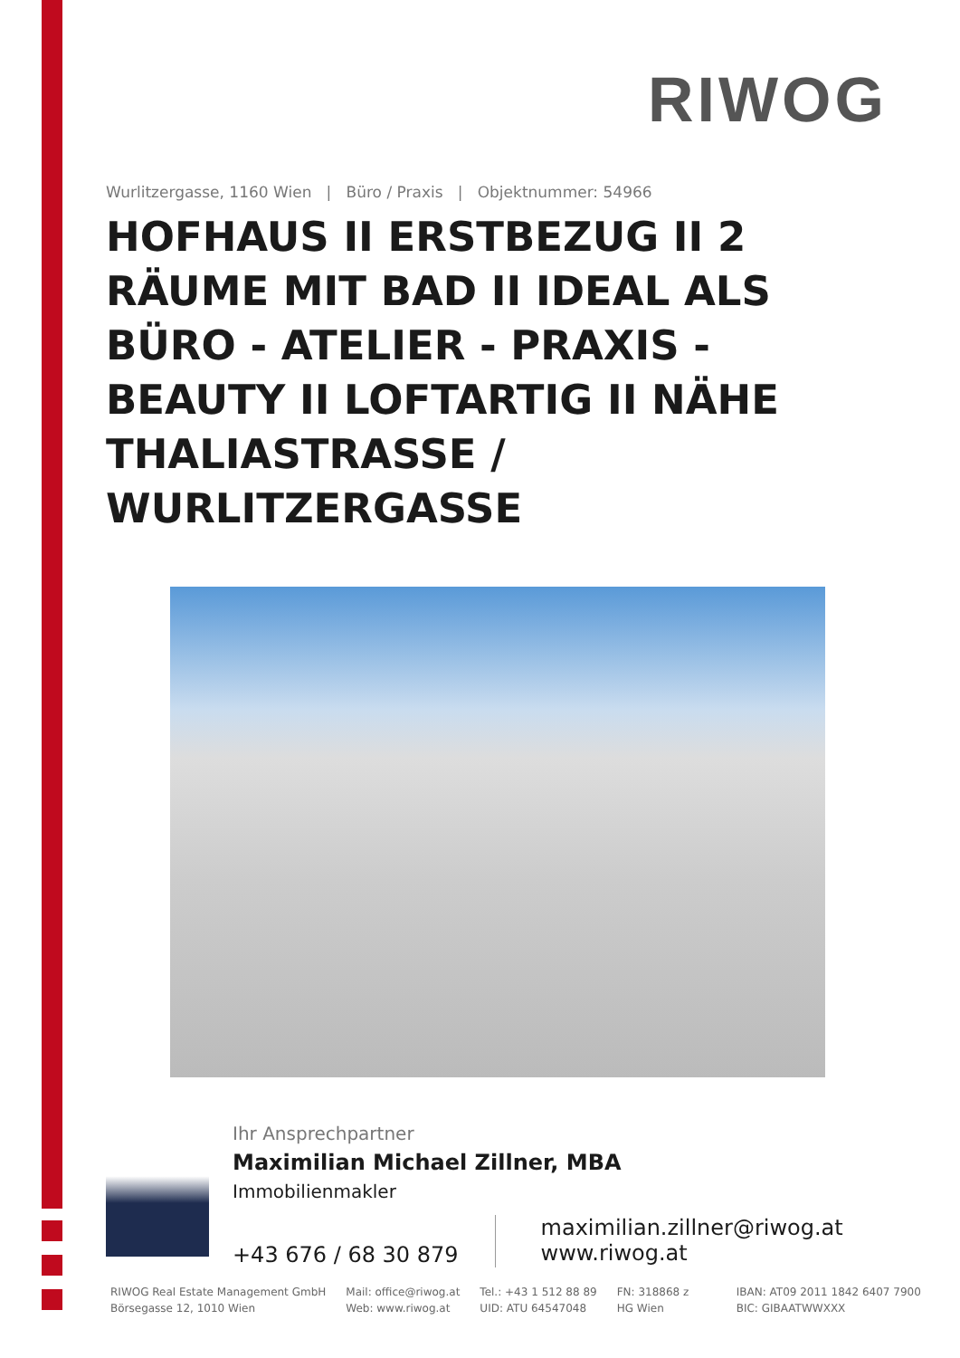RIWOG
Wurlitzergasse, 1160 Wien | Büro / Praxis | Objektnummer: 54966
HOFHAUS II ERSTBEZUG II 2 RÄUME MIT BAD II IDEAL ALS BÜRO - ATELIER - PRAXIS - BEAUTY II LOFTARTIG II NÄHE THALIASTRASSE / WURLITZERGASSE
Ihr Ansprechpartner
Maximilian Michael Zillner, MBA
Immobilienmakler
+43 676 / 68 30 879
maximilian.zillner@riwog.at
www.riwog.at
RIWOG Real Estate Management GmbH
Börsegasse 12, 1010 Wien
Mail: office@riwog.at
Web: www.riwog.at
Tel.: +43 1 512 88 89
UID: ATU 64547048
FN: 318868 z
HG Wien
IBAN: AT09 2011 1842 6407 7900
BIC: GIBAATWWXXX